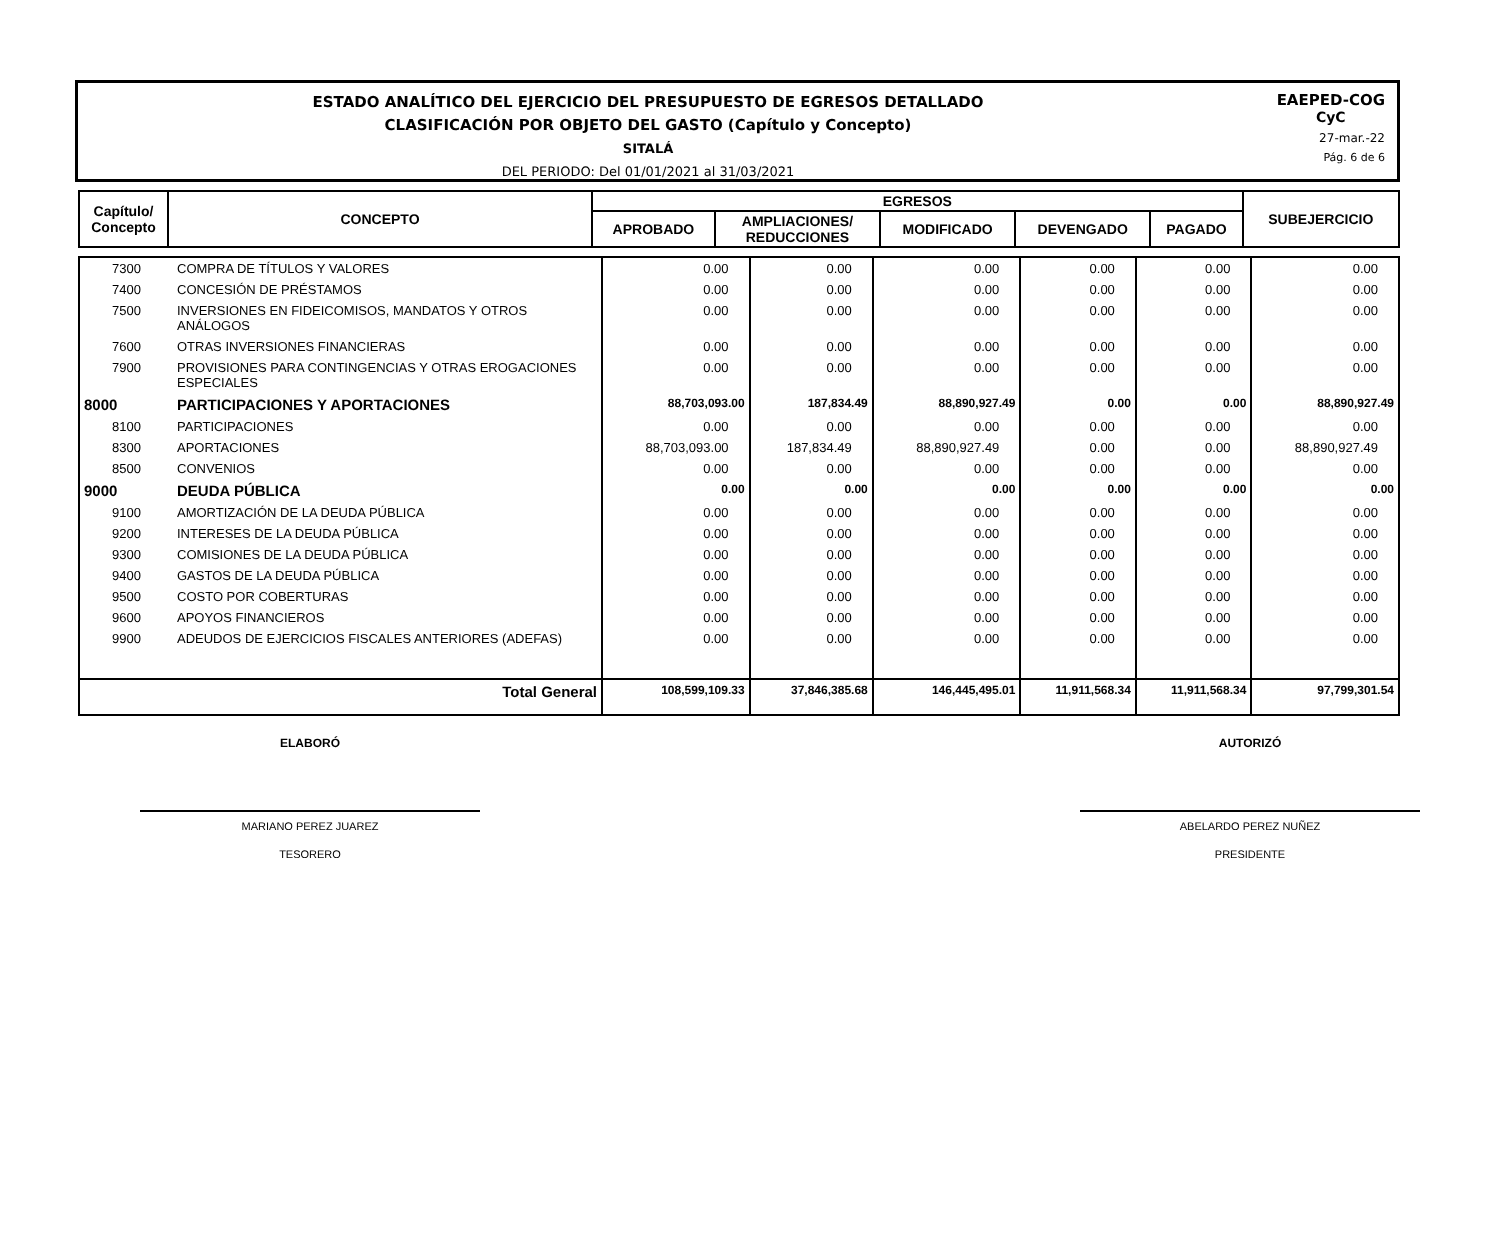ESTADO ANALÍTICO DEL EJERCICIO DEL PRESUPUESTO DE EGRESOS DETALLADO
CLASIFICACIÓN POR OBJETO DEL GASTO (Capítulo y Concepto)
SITALÁ
DEL PERIODO: Del 01/01/2021 al 31/03/2021
EAEPED-COG
CyC
27-mar.-22
Pág. 6 de 6
| Capítulo/ Concepto | CONCEPTO | EGRESOS | | | | | SUBEJERCICIO |
| --- | --- | --- | --- | --- | --- | --- | --- |
| | | APROBADO | AMPLIACIONES/ REDUCCIONES | MODIFICADO | DEVENGADO | PAGADO | |
| 7300 | COMPRA DE TÍTULOS Y VALORES | 0.00 | 0.00 | 0.00 | 0.00 | 0.00 | 0.00 |
| 7400 | CONCESIÓN DE PRÉSTAMOS | 0.00 | 0.00 | 0.00 | 0.00 | 0.00 | 0.00 |
| 7500 | INVERSIONES EN FIDEICOMISOS, MANDATOS Y OTROS ANÁLOGOS | 0.00 | 0.00 | 0.00 | 0.00 | 0.00 | 0.00 |
| 7600 | OTRAS INVERSIONES FINANCIERAS | 0.00 | 0.00 | 0.00 | 0.00 | 0.00 | 0.00 |
| 7900 | PROVISIONES PARA CONTINGENCIAS Y OTRAS EROGACIONES ESPECIALES | 0.00 | 0.00 | 0.00 | 0.00 | 0.00 | 0.00 |
| 8000 | PARTICIPACIONES Y APORTACIONES | 88,703,093.00 | 187,834.49 | 88,890,927.49 | 0.00 | 0.00 | 88,890,927.49 |
| 8100 | PARTICIPACIONES | 0.00 | 0.00 | 0.00 | 0.00 | 0.00 | 0.00 |
| 8300 | APORTACIONES | 88,703,093.00 | 187,834.49 | 88,890,927.49 | 0.00 | 0.00 | 88,890,927.49 |
| 8500 | CONVENIOS | 0.00 | 0.00 | 0.00 | 0.00 | 0.00 | 0.00 |
| 9000 | DEUDA PÚBLICA | 0.00 | 0.00 | 0.00 | 0.00 | 0.00 | 0.00 |
| 9100 | AMORTIZACIÓN DE LA DEUDA PÚBLICA | 0.00 | 0.00 | 0.00 | 0.00 | 0.00 | 0.00 |
| 9200 | INTERESES DE LA DEUDA PÚBLICA | 0.00 | 0.00 | 0.00 | 0.00 | 0.00 | 0.00 |
| 9300 | COMISIONES DE LA DEUDA PÚBLICA | 0.00 | 0.00 | 0.00 | 0.00 | 0.00 | 0.00 |
| 9400 | GASTOS DE LA DEUDA PÚBLICA | 0.00 | 0.00 | 0.00 | 0.00 | 0.00 | 0.00 |
| 9500 | COSTO POR COBERTURAS | 0.00 | 0.00 | 0.00 | 0.00 | 0.00 | 0.00 |
| 9600 | APOYOS FINANCIEROS | 0.00 | 0.00 | 0.00 | 0.00 | 0.00 | 0.00 |
| 9900 | ADEUDOS DE EJERCICIOS FISCALES ANTERIORES (ADEFAS) | 0.00 | 0.00 | 0.00 | 0.00 | 0.00 | 0.00 |
| | Total General | 108,599,109.33 | 37,846,385.68 | 146,445,495.01 | 11,911,568.34 | 11,911,568.34 | 97,799,301.54 |
ELABORÓ
MARIANO PEREZ JUAREZ
TESORERO
AUTORIZÓ
ABELARDO PEREZ NUÑEZ
PRESIDENTE